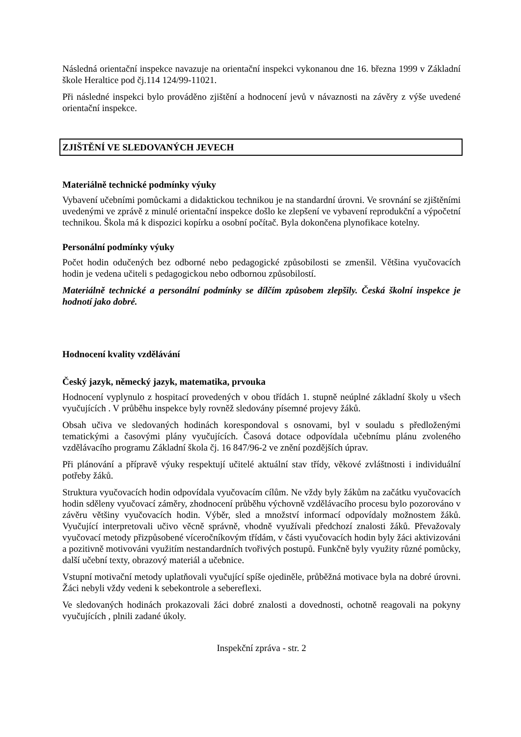Následná orientační inspekce navazuje na orientační inspekci vykonanou dne 16. března 1999 v Základní škole Heraltice pod čj.114 124/99-11021.
Při následné inspekci bylo prováděno zjištění a hodnocení jevů v návaznosti na závěry z výše uvedené orientační inspekce.
ZJIŠTĚNÍ VE SLEDOVANÝCH JEVECH
Materiálně technické podmínky výuky
Vybavení učebními pomůckami a didaktickou technikou je na standardní úrovni. Ve srovnání se zjištěními uvedenými ve zprávě z minulé orientační inspekce došlo ke zlepšení ve vybavení reprodukční a výpočetní technikou. Škola má k dispozici kopírku a osobní počítač. Byla dokončena plynofikace kotelny.
Personální podmínky výuky
Počet hodin odučených bez odborné nebo pedagogické způsobilosti se zmenšil. Většina vyučovacích hodin je vedena učiteli s pedagogickou nebo odbornou způsobilostí.
Materiálně technické a personální podmínky se dílčím způsobem zlepšily. Česká školní inspekce je hodnotí jako dobré.
Hodnocení kvality vzdělávání
Český jazyk, německý jazyk, matematika, prvouka
Hodnocení vyplynulo z hospitací provedených v obou třídách 1. stupně neúplné základní školy u všech vyučujících . V průběhu inspekce byly rovněž sledovány písemné projevy žáků.
Obsah učiva ve sledovaných hodinách korespondoval s osnovami, byl v souladu s předloženými tematickými a časovými plány vyučujících. Časová dotace odpovídala učebnímu plánu zvoleného vzdělávacího programu Základní škola čj. 16 847/96-2 ve znění pozdějších úprav.
Při plánování a přípravě výuky respektují učitelé aktuální stav třídy, věkové zvláštnosti i individuální potřeby žáků.
Struktura vyučovacích hodin odpovídala vyučovacím cílům. Ne vždy byly žákům na začátku vyučovacích hodin sděleny vyučovací záměry, zhodnocení průběhu výchovně vzdělávacího procesu bylo pozorováno v závěru většiny vyučovacích hodin. Výběr, sled a množství informací odpovídaly možnostem žáků. Vyučující interpretovali učivo věcně správně, vhodně využívali předchozí znalosti žáků. Převažovaly vyučovací metody přizpůsobené víceročníkovým třídám, v části vyučovacích hodin byly žáci aktivizováni a pozitivně motivováni využitím nestandardních tvořivých postupů. Funkčně byly využity různé pomůcky, další učební texty, obrazový materiál a učebnice.
Vstupní motivační metody uplatňovali vyučující spíše ojediněle, průběžná motivace byla na dobré úrovni. Žáci nebyli vždy vedeni k sebekontrole a sebereflexi.
Ve sledovaných hodinách prokazovali žáci dobré znalosti a dovednosti, ochotně reagovali na pokyny vyučujících , plnili zadané úkoly.
Inspekční zpráva - str. 2